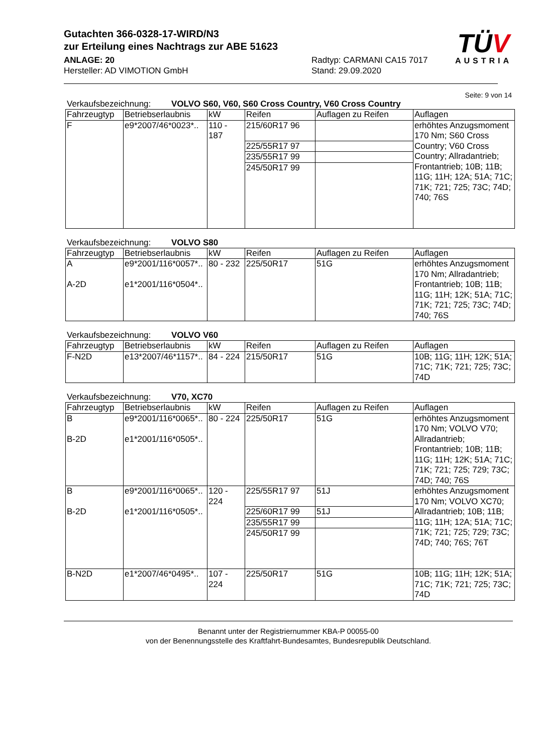Gutachten 366-0328-17-WIRD/N3
zur Erteilung eines Nachtrags zur ABE 51623
ANLAGE: 20
Hersteller: AD VIMOTION GmbH
Radtyp: CARMANI CA15 7017
Stand: 29.09.2020
TÜV
AUSTRIA
Seite: 9 von 14
Verkaufsbezeichnung: VOLVO S60, V60, S60 Cross Country, V60 Cross Country
| Fahrzeugtyp | Betriebserlaubnis | kW | Reifen | Auflagen zu Reifen | Auflagen |
| --- | --- | --- | --- | --- | --- |
| F | e9*2007/46*0023*.. | 110 - 187 | 215/60R17 96 | | erhöhtes Anzugsmoment 170 Nm; S60 Cross Country; V60 Cross Country; Allradantrieb; Frontantrieb; 10B; 11B; 11G; 11H; 12A; 51A; 71C; 71K; 721; 725; 73C; 74D; 740; 76S |
| | | | 225/55R17 97 | | |
| | | | 235/55R17 99 | | |
| | | | 245/50R17 99 | | |
Verkaufsbezeichnung: VOLVO S80
| Fahrzeugtyp | Betriebserlaubnis | kW | Reifen | Auflagen zu Reifen | Auflagen |
| --- | --- | --- | --- | --- | --- |
| A A-2D | e9*2001/116*0057*.. e1*2001/116*0504*.. | 80 - 232 | 225/50R17 | 51G | erhöhtes Anzugsmoment 170 Nm; Allradantrieb; Frontantrieb; 10B; 11B; 11G; 11H; 12K; 51A; 71C; 71K; 721; 725; 73C; 74D; 740; 76S |
Verkaufsbezeichnung: VOLVO V60
| Fahrzeugtyp | Betriebserlaubnis | kW | Reifen | Auflagen zu Reifen | Auflagen |
| --- | --- | --- | --- | --- | --- |
| F-N2D | e13*2007/46*1157*.. | 84 - 224 | 215/50R17 | 51G | 10B; 11G; 11H; 12K; 51A; 71C; 71K; 721; 725; 73C; 74D |
Verkaufsbezeichnung: V70, XC70
| Fahrzeugtyp | Betriebserlaubnis | kW | Reifen | Auflagen zu Reifen | Auflagen |
| --- | --- | --- | --- | --- | --- |
| B B-2D | e9*2001/116*0065*.. e1*2001/116*0505*.. | 80 - 224 | 225/50R17 | 51G | erhöhtes Anzugsmoment 170 Nm; VOLVO V70; Allradantrieb; Frontantrieb; 10B; 11B; 11G; 11H; 12K; 51A; 71C; 71K; 721; 725; 729; 73C; 74D; 740; 76S |
| B B-2D | e9*2001/116*0065*.. e1*2001/116*0505*.. | 120 - 224 | 225/55R17 97 | 51J | erhöhtes Anzugsmoment 170 Nm; VOLVO XC70; Allradantrieb; 10B; 11B; 11G; 11H; 12A; 51A; 71C; 71K; 721; 725; 729; 73C; 74D; 740; 76S; 76T |
| | | | 225/60R17 99 | 51J | |
| | | | 235/55R17 99 | | |
| | | | 245/50R17 99 | | |
| B-N2D | e1*2007/46*0495*.. | 107 - 224 | 225/50R17 | 51G | 10B; 11G; 11H; 12K; 51A; 71C; 71K; 721; 725; 73C; 74D |
Benannt unter der Registriernummer KBA-P 00055-00
von der Benennungsstelle des Kraftfahrt-Bundesamtes, Bundesrepublik Deutschland.